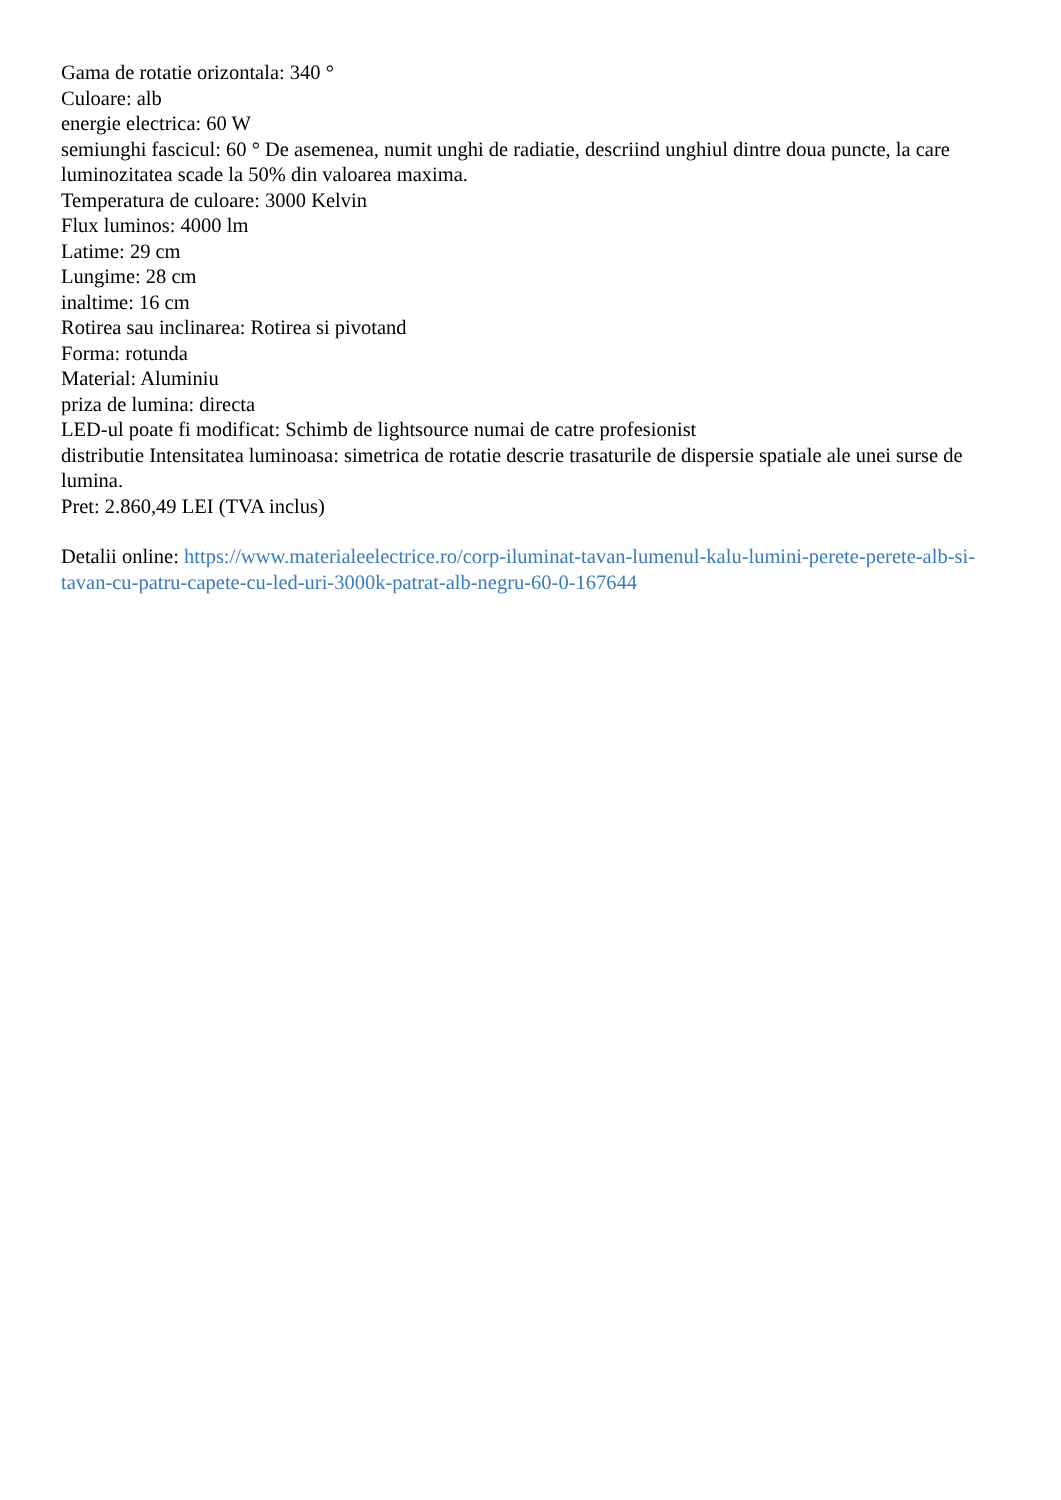Gama de rotatie orizontala: 340 °
Culoare: alb
energie electrica: 60 W
semiunghi fascicul: 60 ° De asemenea, numit unghi de radiatie, descriind unghiul dintre doua puncte, la care luminozitatea scade la 50% din valoarea maxima.
Temperatura de culoare: 3000 Kelvin
Flux luminos: 4000 lm
Latime: 29 cm
Lungime: 28 cm
inaltime: 16 cm
Rotirea sau inclinarea: Rotirea si pivotand
Forma: rotunda
Material: Aluminiu
priza de lumina: directa
LED-ul poate fi modificat: Schimb de lightsource numai de catre profesionist
distributie Intensitatea luminoasa: simetrica de rotatie descrie trasaturile de dispersie spatiale ale unei surse de lumina.
Pret: 2.860,49 LEI (TVA inclus)
Detalii online: https://www.materialeelectrice.ro/corp-iluminat-tavan-lumenul-kalu-lumini-perete-perete-alb-si-tavan-cu-patru-capete-cu-led-uri-3000k-patrat-alb-negru-60-0-167644